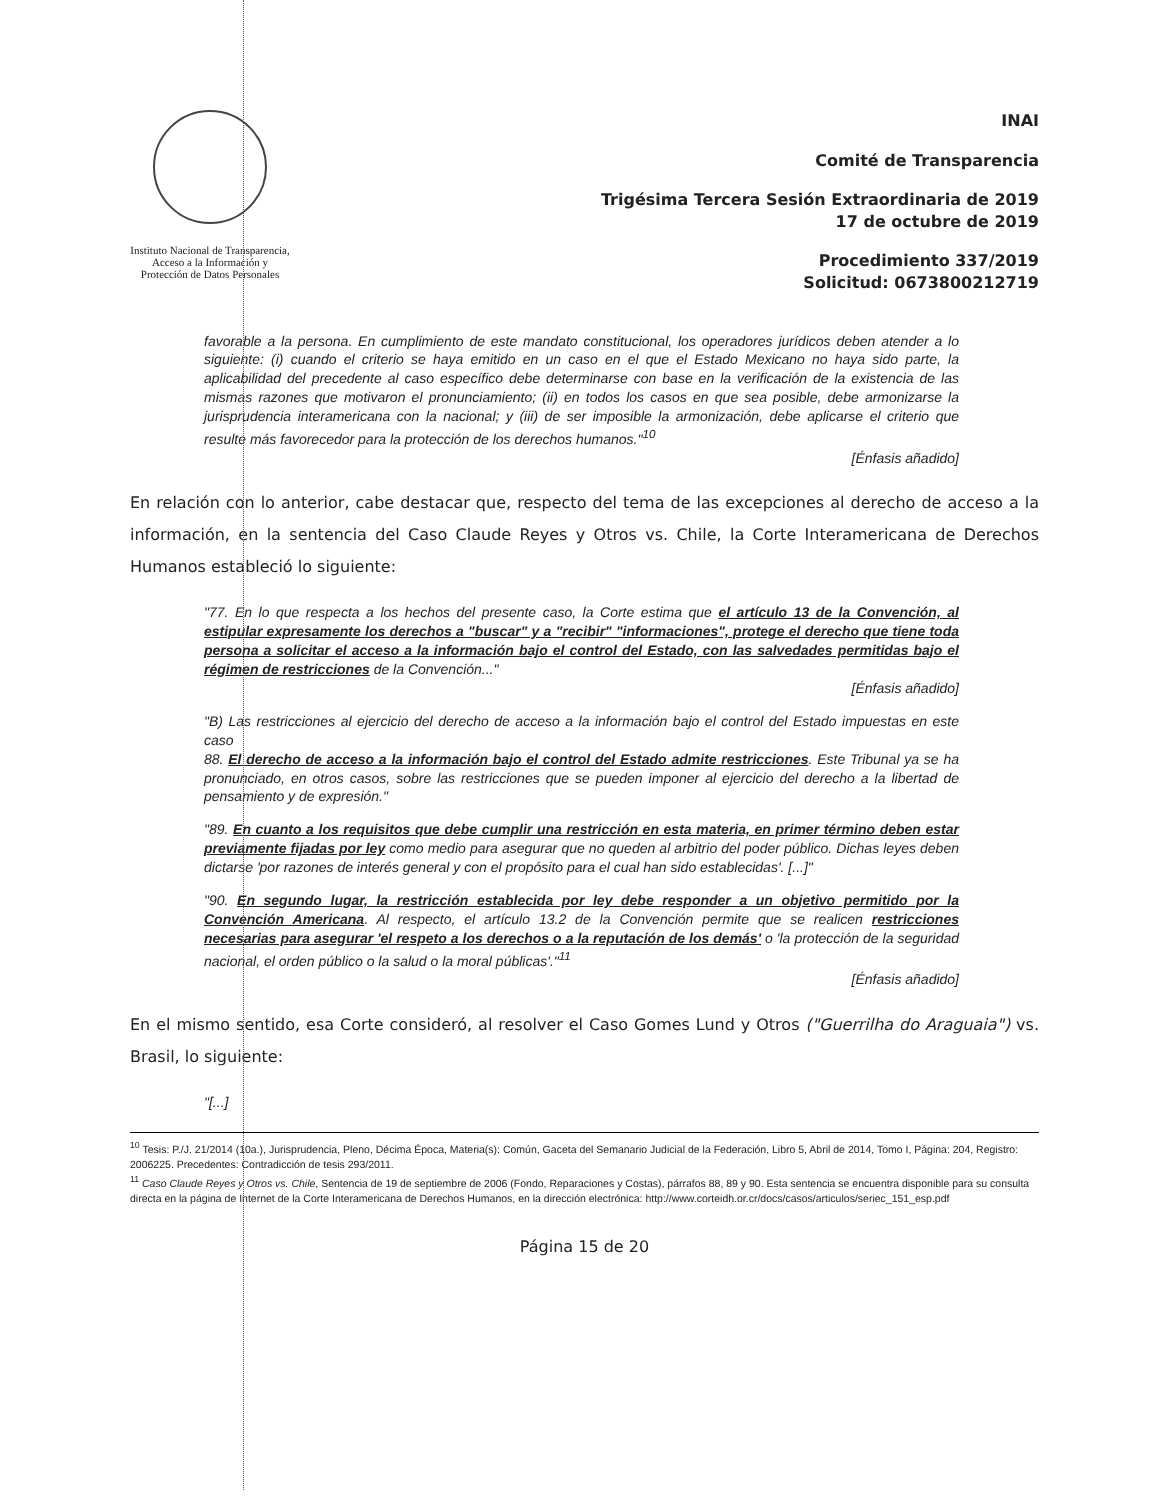Instituto Nacional de Transparencia, Acceso a la Información y Protección de Datos Personales
INAI
Comité de Transparencia
Trigésima Tercera Sesión Extraordinaria de 2019
17 de octubre de 2019
Procedimiento 337/2019
Solicitud: 0673800212719
favorable a la persona. En cumplimiento de este mandato constitucional, los operadores jurídicos deben atender a lo siguiente: (i) cuando el criterio se haya emitido en un caso en el que el Estado Mexicano no haya sido parte, la aplicabilidad del precedente al caso específico debe determinarse con base en la verificación de la existencia de las mismas razones que motivaron el pronunciamiento; (ii) en todos los casos en que sea posible, debe armonizarse la jurisprudencia interamericana con la nacional; y (iii) de ser imposible la armonización, debe aplicarse el criterio que resulte más favorecedor para la protección de los derechos humanos."<sup>10</sup>
[Énfasis añadido]
En relación con lo anterior, cabe destacar que, respecto del tema de las excepciones al derecho de acceso a la información, en la sentencia del Caso Claude Reyes y Otros vs. Chile, la Corte Interamericana de Derechos Humanos estableció lo siguiente:
"77. En lo que respecta a los hechos del presente caso, la Corte estima que el artículo 13 de la Convención, al estipular expresamente los derechos a "buscar" y a "recibir" "informaciones", protege el derecho que tiene toda persona a solicitar el acceso a la información bajo el control del Estado, con las salvedades permitidas bajo el régimen de restricciones de la Convención..."
[Énfasis añadido]
"B) Las restricciones al ejercicio del derecho de acceso a la información bajo el control del Estado impuestas en este caso
88. El derecho de acceso a la información bajo el control del Estado admite restricciones. Este Tribunal ya se ha pronunciado, en otros casos, sobre las restricciones que se pueden imponer al ejercicio del derecho a la libertad de pensamiento y de expresión."
"89. En cuanto a los requisitos que debe cumplir una restricción en esta materia, en primer término deben estar previamente fijadas por ley como medio para asegurar que no queden al arbitrio del poder público. Dichas leyes deben dictarse 'por razones de interés general y con el propósito para el cual han sido establecidas'. [...]"
"90. En segundo lugar, la restricción establecida por ley debe responder a un objetivo permitido por la Convención Americana. Al respecto, el artículo 13.2 de la Convención permite que se realicen restricciones necesarias para asegurar 'el respeto a los derechos o a la reputación de los demás' o 'la protección de la seguridad nacional, el orden público o la salud o la moral públicas'."<sup>11</sup>
[Énfasis añadido]
En el mismo sentido, esa Corte consideró, al resolver el Caso Gomes Lund y Otros ("Guerrilha do Araguaia") vs. Brasil, lo siguiente:
"[...]
<sup>10</sup> Tesis: P./J. 21/2014 (10a.), Jurisprudencia, Pleno, Décima Época, Materia(s): Común, Gaceta del Semanario Judicial de la Federación, Libro 5, Abril de 2014, Tomo I, Página: 204, Registro: 2006225. Precedentes: Contradicción de tesis 293/2011.
<sup>11</sup> Caso Claude Reyes y Otros vs. Chile, Sentencia de 19 de septiembre de 2006 (Fondo, Reparaciones y Costas), párrafos 88, 89 y 90. Esta sentencia se encuentra disponible para su consulta directa en la página de Internet de la Corte Interamericana de Derechos Humanos, en la dirección electrónica: http://www.corteidh.or.cr/docs/casos/articulos/seriec_151_esp.pdf
Página 15 de 20